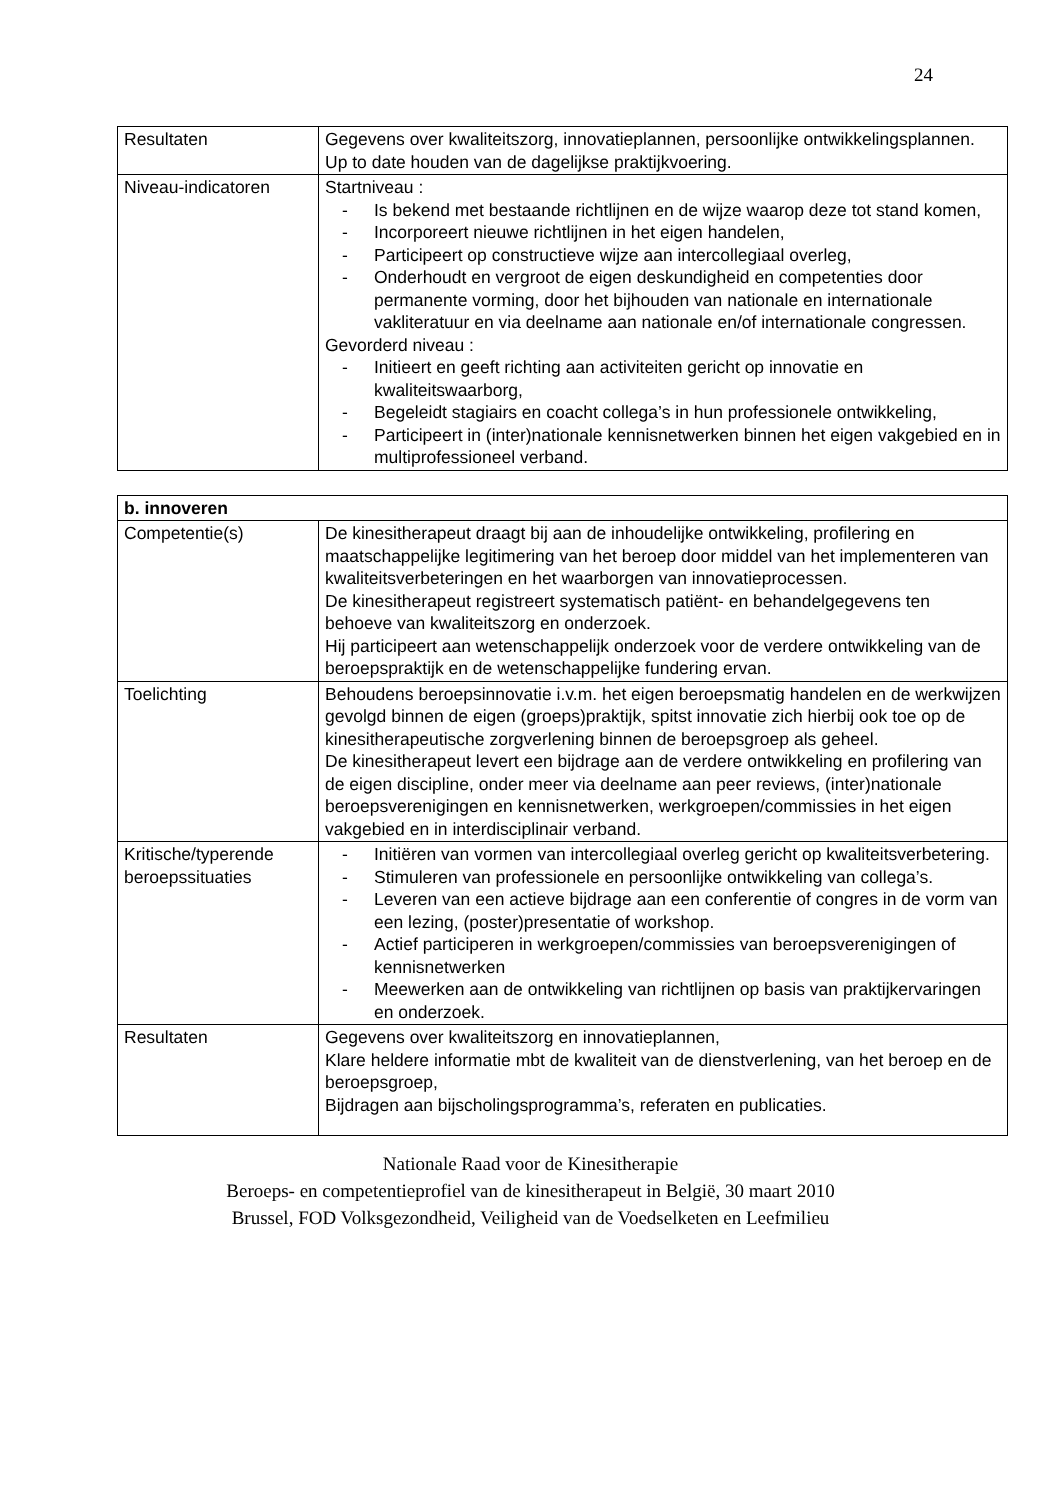24
| Resultaten | Gegevens over kwaliteitszorg, innovatieplannen, persoonlijke ontwikkelingsplannen. Up to date houden van de dagelijkse praktijkvoering. |
| Niveau-indicatoren | Startniveau : - Is bekend met bestaande richtlijnen en de wijze waarop deze tot stand komen, - Incorporeert nieuwe richtlijnen in het eigen handelen, - Participeert op constructieve wijze aan intercollegiaal overleg, - Onderhoudt en vergroot de eigen deskundigheid en competenties door permanente vorming, door het bijhouden van nationale en internationale vakliteratuur en via deelname aan nationale en/of internationale congressen. Gevorderd niveau : - Initieert en geeft richting aan activiteiten gericht op innovatie en kwaliteitswaarborg, - Begeleidt stagiairs en coacht collega’s in hun professionele ontwikkeling, - Participeert in (inter)nationale kennisnetwerken binnen het eigen vakgebied en in multiprofessioneel verband. |
| b. innoveren | |
| Competentie(s) | De kinesitherapeut draagt bij aan de inhoudelijke ontwikkeling, profilering en maatschappelijke legitimering van het beroep door middel van het implementeren van kwaliteitsverbeteringen en het waarborgen van innovatieprocessen. De kinesitherapeut registreert systematisch patiënt- en behandelgegevens ten behoeve van kwaliteitszorg en onderzoek. Hij participeert aan wetenschappelijk onderzoek voor de verdere ontwikkeling van de beroepspraktijk en de wetenschappelijke fundering ervan. |
| Toelichting | Behoudens beroepsinnovatie i.v.m. het eigen beroepsmatig handelen en de werkwijzen gevolgd binnen de eigen (groeps)praktijk, spitst innovatie zich hierbij ook toe op de kinesitherapeutische zorgverlening binnen de beroepsgroep als geheel. De kinesitherapeut levert een bijdrage aan de verdere ontwikkeling en profilering van de eigen discipline, onder meer via deelname aan peer reviews, (inter)nationale beroepsverenigingen en kennisnetwerken, werkgroepen/commissies in het eigen vakgebied en in interdisciplinair verband. |
| Kritische/typerende beroepssituaties | - Initiëren van vormen van intercollegiaal overleg gericht op kwaliteitsverbetering. - Stimuleren van professionele en persoonlijke ontwikkeling van collega’s. - Leveren van een actieve bijdrage aan een conferentie of congres in de vorm van een lezing, (poster)presentatie of workshop. - Actief participeren in werkgroepen/commissies van beroepsverenigingen of kennisnetwerken - Meewerken aan de ontwikkeling van richtlijnen op basis van praktijkervaringen en onderzoek. |
| Resultaten | Gegevens over kwaliteitszorg en innovatieplannen, Klare heldere informatie mbt de kwaliteit van de dienstverlening, van het beroep en de beroepsgroep, Bijdragen aan bijscholingsprogramma’s, referaten en publicaties. |
Nationale Raad voor de Kinesitherapie
Beroeps- en competentieprofiel van de kinesitherapeut in België, 30 maart 2010
Brussel, FOD Volksgezondheid, Veiligheid van de Voedselketen en Leefmilieu